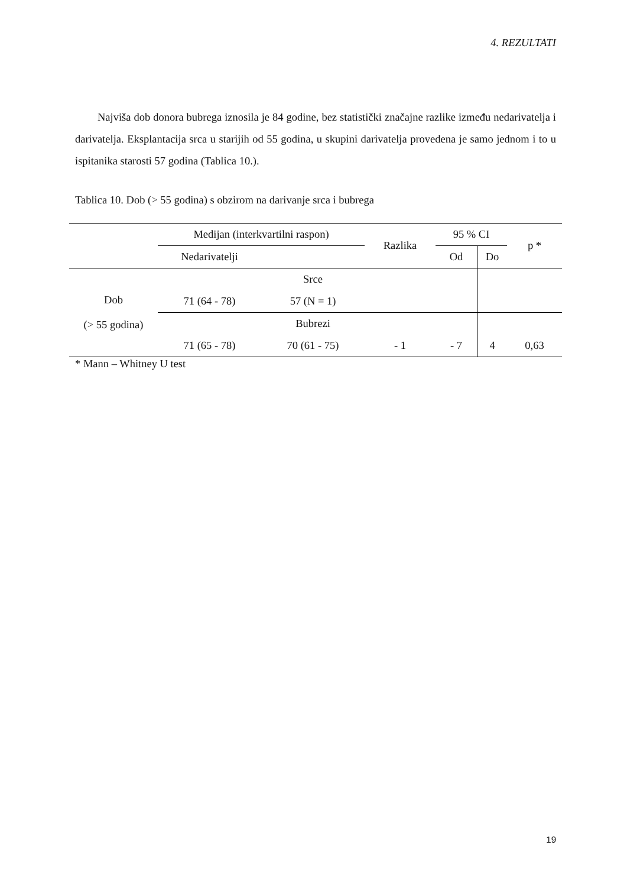4. REZULTATI
Najviša dob donora bubrega iznosila je 84 godine, bez statistički značajne razlike između nedarivatelja i darivatelja. Eksplantacija srca u starijih od 55 godina, u skupini darivatelja provedena je samo jednom i to u ispitanika starosti 57 godina (Tablica 10.).
Tablica 10. Dob (> 55 godina) s obzirom na darivanje srca i bubrega
| | Medijan (interkvartilni raspon) | | Razlika | 95 % CI | | p * |
| | Nedarivatelji | | | Od | Do | |
| Dob (> 55 godina) | | Srce | | | | |
| | 71 (64 - 78) | 57 (N = 1) | | | | |
| | | Bubrezi | | | | |
| | 71 (65 - 78) | 70 (61 - 75) | - 1 | - 7 | 4 | 0,63 |
* Mann – Whitney U test
19